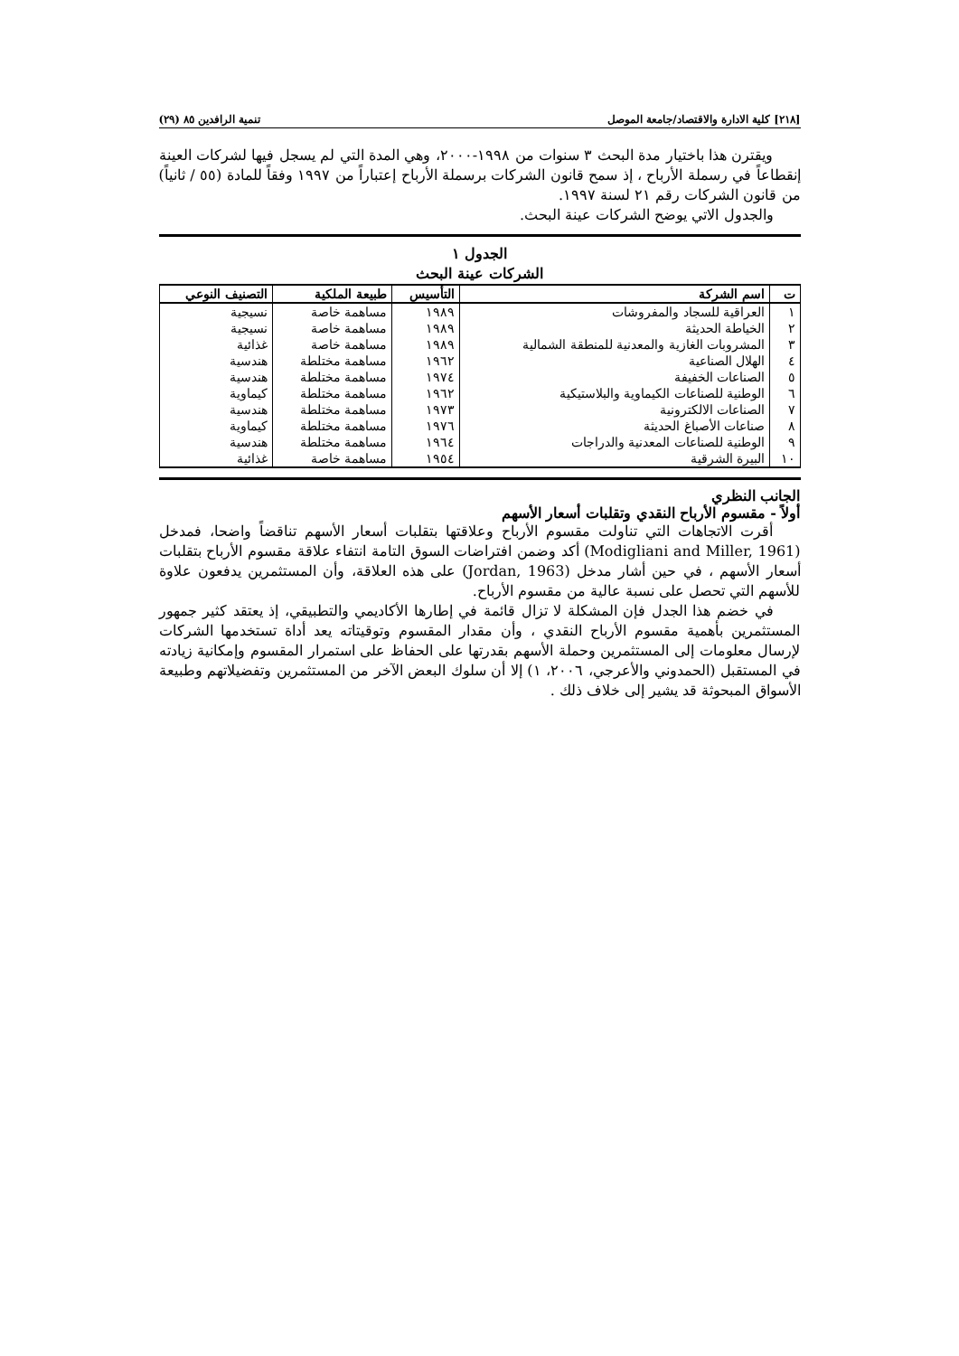[٢١٨] كلية الادارة والاقتصاد/جامعة الموصل تنمية الرافدين ٨٥ (٢٩)
ويقترن هذا باختيار مدة البحث ٣ سنوات من ١٩٩٨-٢٠٠٠، وهي المدة التي لم يسجل فيها لشركات العينة إنقطاعاً في رسملة الأرباح ، إذ سمح قانون الشركات برسملة الأرباح إعتباراً من ١٩٩٧ وفقاً للمادة (٥٥ / ثانياً) من قانون الشركات رقم ٢١ لسنة ١٩٩٧.
والجدول الاتي يوضح الشركات عينة البحث.
الجدول ١
الشركات عينة البحث
| ت | اسم الشركة | التأسيس | طبيعة الملكية | التصنيف النوعي |
| --- | --- | --- | --- | --- |
| ١ | العراقية للسجاد والمفروشات | ١٩٨٩ | مساهمة خاصة | نسيجية |
| ٢ | الخياطة الحديثة | ١٩٨٩ | مساهمة خاصة | نسيجية |
| ٣ | المشروبات الغازية والمعدنية للمنطقة الشمالية | ١٩٨٩ | مساهمة خاصة | غذائية |
| ٤ | الهلال الصناعية | ١٩٦٢ | مساهمة مختلطة | هندسية |
| ٥ | الصناعات الخفيفة | ١٩٧٤ | مساهمة مختلطة | هندسية |
| ٦ | الوطنية للصناعات الكيماوية والبلاستيكية | ١٩٦٢ | مساهمة مختلطة | كيماوية |
| ٧ | الصناعات الالكترونية | ١٩٧٣ | مساهمة مختلطة | هندسية |
| ٨ | صناعات الأصباغ الحديثة | ١٩٧٦ | مساهمة مختلطة | كيماوية |
| ٩ | الوطنية للصناعات المعدنية والدراجات | ١٩٦٤ | مساهمة مختلطة | هندسية |
| ١٠ | البيرة الشرقية | ١٩٥٤ | مساهمة خاصة | غذائية |
الجانب النظري
أولاً - مقسوم الأرباح النقدي وتقلبات أسعار الأسهم
أقرت الاتجاهات التي تناولت مقسوم الأرباح وعلاقتها بتقلبات أسعار الأسهم تناقضاً واضحا، فمدخل (Modigliani and Miller, 1961) أكد وضمن افتراضات السوق التامة انتفاء علاقة مقسوم الأرباح بتقلبات أسعار الأسهم ، في حين أشار مدخل (Jordan, 1963) على هذه العلاقة، وأن المستثمرين يدفعون علاوة للأسهم التي تحصل على نسبة عالية من مقسوم الأرباح.
في خضم هذا الجدل فإن المشكلة لا تزال قائمة في إطارها الأكاديمي والتطبيقي، إذ يعتقد كثير جمهور المستثمرين بأهمية مقسوم الأرباح النقدي ، وأن مقدار المقسوم وتوقيتاته يعد أداة تستخدمها الشركات لإرسال معلومات إلى المستثمرين وحملة الأسهم بقدرتها على الحفاظ على استمرار المقسوم وإمكانية زيادته في المستقبل (الحمدوني والأعرجي، ٢٠٠٦، ١) إلا أن سلوك البعض الآخر من المستثمرين وتفضيلاتهم وطبيعة الأسواق المبحوثة قد يشير إلى خلاف ذلك .